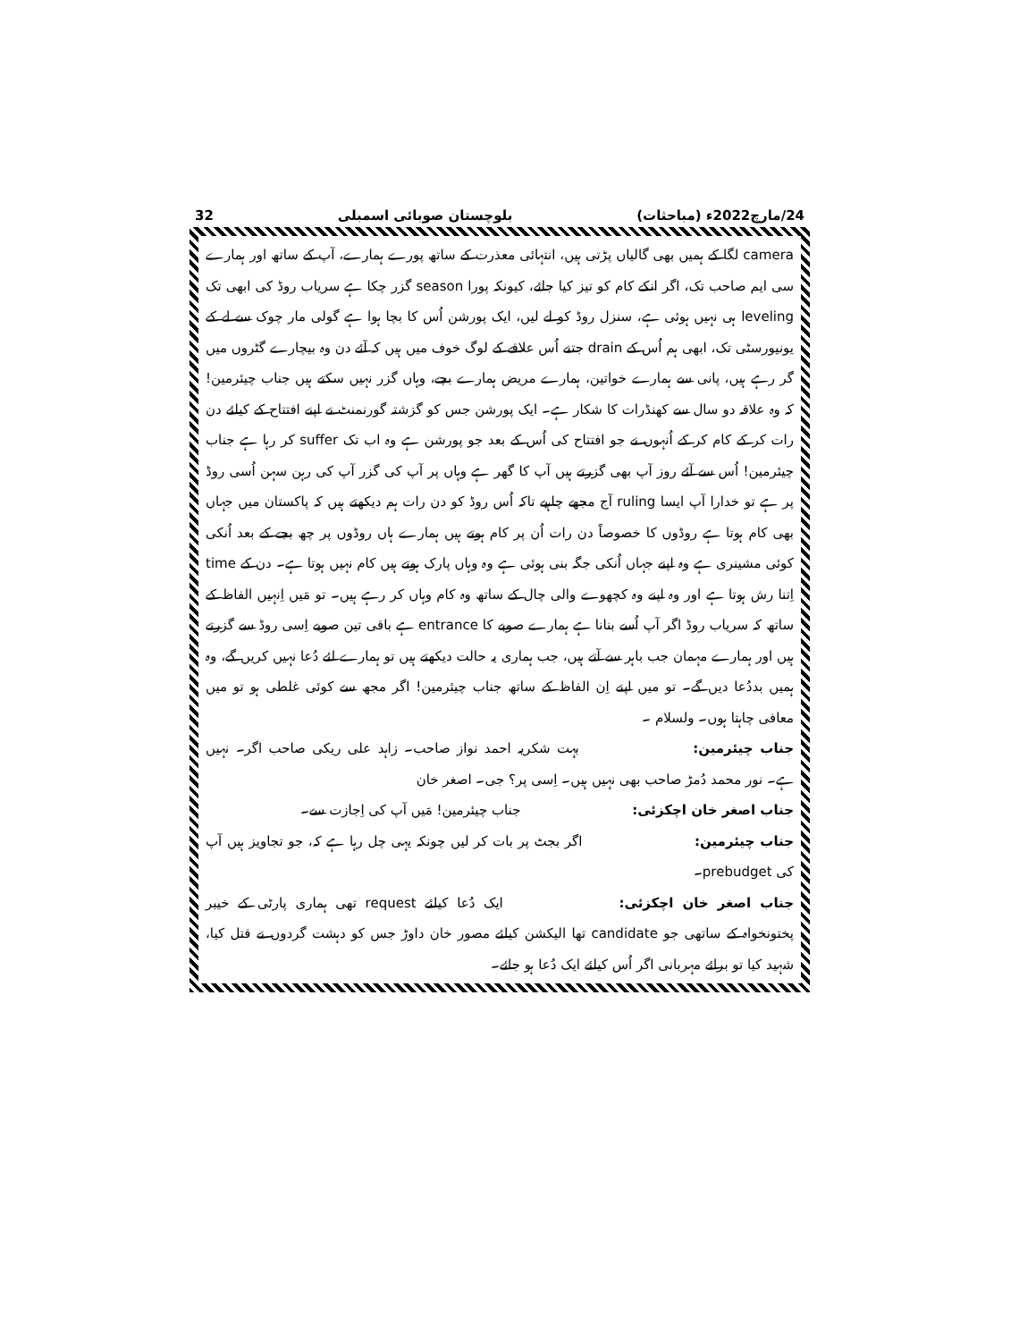24/مارچ2022ء (مباحثات) بلوچستان صوبائی اسمبلی 32
camera لگا کے ہمیں بھی گالیاں پڑتی ہیں، انتہائی معذرت کے ساتھ پورے ہمارے، آپ کے ساتھ اور ہمارے سی ایم صاحب تک، اگر انکے کام کو تیز کیا جائے، کیونکہ پورا season گزر چکا ہے سریاب روڈ کی ابھی تک leveling ہی نہیں ہوئی ہے، سنزل روڈ کو لے لیں، ایک پورشن اُس کا بچا ہوا ہے گولی مار چوک سے لے کے یونیورسٹی تک، ابھی ہم اُس کے drain جتنے اُس علاقے کے لوگ خوف میں ہیں کہ آئے دن وہ بیچارے گٹروں میں گر رہے ہیں، پانی سے ہمارے خواتین، ہمارے مریض ہمارے بچے، وہاں گزر نہیں سکتے ہیں جناب چیئرمین! کہ وہ علاقہ دو سال سے کھنڈرات کا شکار ہے۔ ایک پورشن جس کو گزشتہ گورنمنٹ نے اپنے افتتاح کے کیلئے دن رات کر کے کام کر کے اُنہوں نے جو افتتاح کی اُس کے بعد جو پورشن ہے وہ اب تک suffer کر رہا ہے جناب چیئرمین! اُس سے آئے روز آپ بھی گزرتے ہیں آپ کا گھر ہے وہاں پر آپ کی گزر آپ کی رہن سہن اُسی روڈ پر ہے تو خدارا آپ ایسا ruling آج مجھے چاہیے تاکہ اُس روڈ کو دن رات ہم دیکھتے ہیں کہ پاکستان میں جہاں بھی کام ہوتا ہے روڈوں کا خصوصاً دن رات اُن پر کام ہوتے ہیں ہمارے ہاں روڈوں پر چھ بجے کے بعد اُنکی کوئی مشینری ہے وہ اپنے جہاں اُنکی جگہ بنی ہوئی ہے وہ وہاں پارک ہوتے ہیں کام نہیں ہوتا ہے۔ دن کے time اِتنا رش ہوتا ہے اور وہ اپنے وہ کچھوے والی چال کے ساتھ وہ کام وہاں کر رہے ہیں۔ تو مَیں اِنہیں الفاظ کے ساتھ کہ سریاب روڈ اگر آپ اُسے بنانا ہے ہمارے صوبے کا entrance ہے باقی تین صوبے اِسی روڈ سے گزرتے ہیں اور ہمارے مہمان جب باہر سے آتے ہیں، جب ہماری یہ حالت دیکھتے ہیں تو ہمارے لئے دُعا نہیں کریں گے، وہ ہمیں بددُعا دیں گے۔ تو میں اپنے اِن الفاظ کے ساتھ جناب چیئرمین! اگر مجھ سے کوئی غلطی ہو تو میں معافی چاہتا ہوں۔ ولسلام ۔
جناب چیئرمین: بہت شکریہ احمد نواز صاحب۔ زاہد علی ریکی صاحب اگر۔ نہیں ہے۔ نور محمد دُمڑ صاحب بھی نہیں ہیں۔ اِسی پر؟ جی۔ اصغر خان
جناب اصغر خان اچکزئی: جناب چیئرمین! مَیں آپ کی اِجازت سے۔
جناب چیئرمین: اگر بجٹ پر بات کر لیں چونکہ یہی چل رہا ہے کہ، جو تجاویز ہیں آپ کی prebudget۔
جناب اصغر خان اچکزئی: ایک دُعا کیلئے request تھی ہماری پارٹی کے خیبر پختونخواہ کے ساتھی جو candidate تھا الیکشن کیلئے مصور خان داوڑ جس کو دہشت گردوں نے قتل کیا، شہید کیا تو برائے مہربانی اگر اُس کیلئے ایک دُعا ہو جائے۔